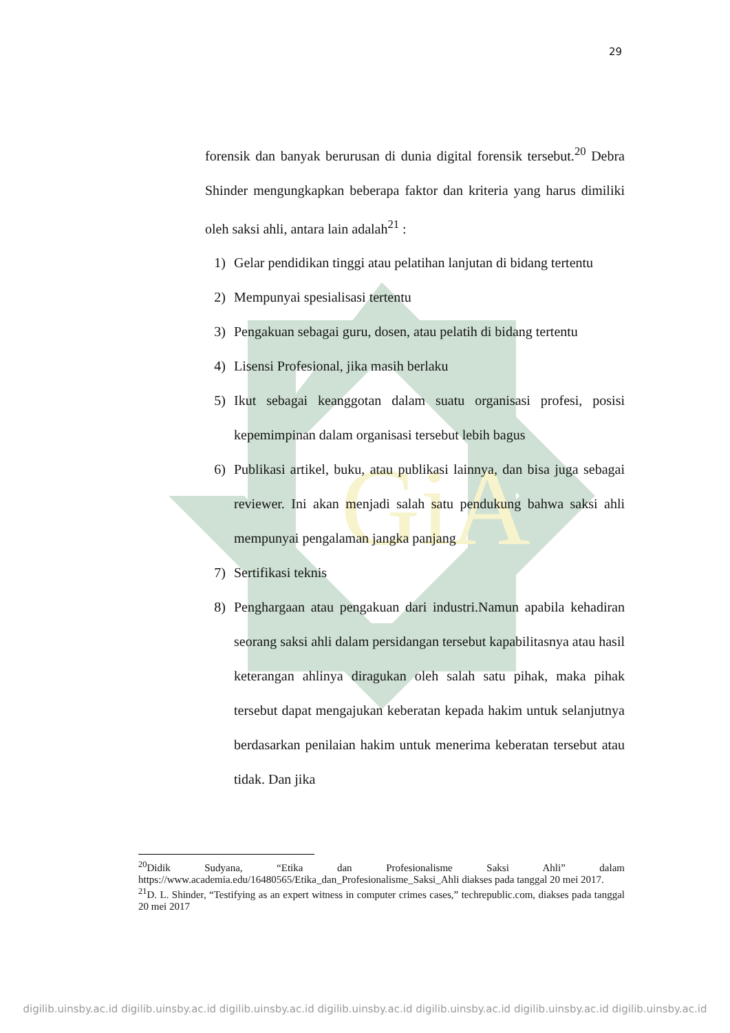GiA
29
forensik dan banyak berurusan di dunia digital forensik tersebut.<sup>20</sup> Debra Shinder mengungkapkan beberapa faktor dan kriteria yang harus dimiliki oleh saksi ahli, antara lain adalah<sup>21</sup> :
1) Gelar pendidikan tinggi atau pelatihan lanjutan di bidang tertentu
2) Mempunyai spesialisasi tertentu
3) Pengakuan sebagai guru, dosen, atau pelatih di bidang tertentu
4) Lisensi Profesional, jika masih berlaku
5) Ikut sebagai keanggotan dalam suatu organisasi profesi, posisi kepemimpinan dalam organisasi tersebut lebih bagus
6) Publikasi artikel, buku, atau publikasi lainnya, dan bisa juga sebagai reviewer. Ini akan menjadi salah satu pendukung bahwa saksi ahli mempunyai pengalaman jangka panjang
7) Sertifikasi teknis
8) Penghargaan atau pengakuan dari industri.Namun apabila kehadiran seorang saksi ahli dalam persidangan tersebut kapabilitasnya atau hasil keterangan ahlinya diragukan oleh salah satu pihak, maka pihak tersebut dapat mengajukan keberatan kepada hakim untuk selanjutnya berdasarkan penilaian hakim untuk menerima keberatan tersebut atau tidak. Dan jika
<sup>20</sup> Didik Sudyana, “Etika dan Profesionalisme Saksi Ahli” dalam https://www.academia.edu/16480565/Etika_dan_Profesionalisme_Saksi_Ahli diakses pada tanggal 20 mei 2017.
<sup>21</sup> D. L. Shinder, “Testifying as an expert witness in computer crimes cases,” techrepublic.com, diakses pada tanggal 20 mei 2017
digilib.uinsby.ac.id digilib.uinsby.ac.id digilib.uinsby.ac.id digilib.uinsby.ac.id digilib.uinsby.ac.id digilib.uinsby.ac.id digilib.uinsby.ac.id